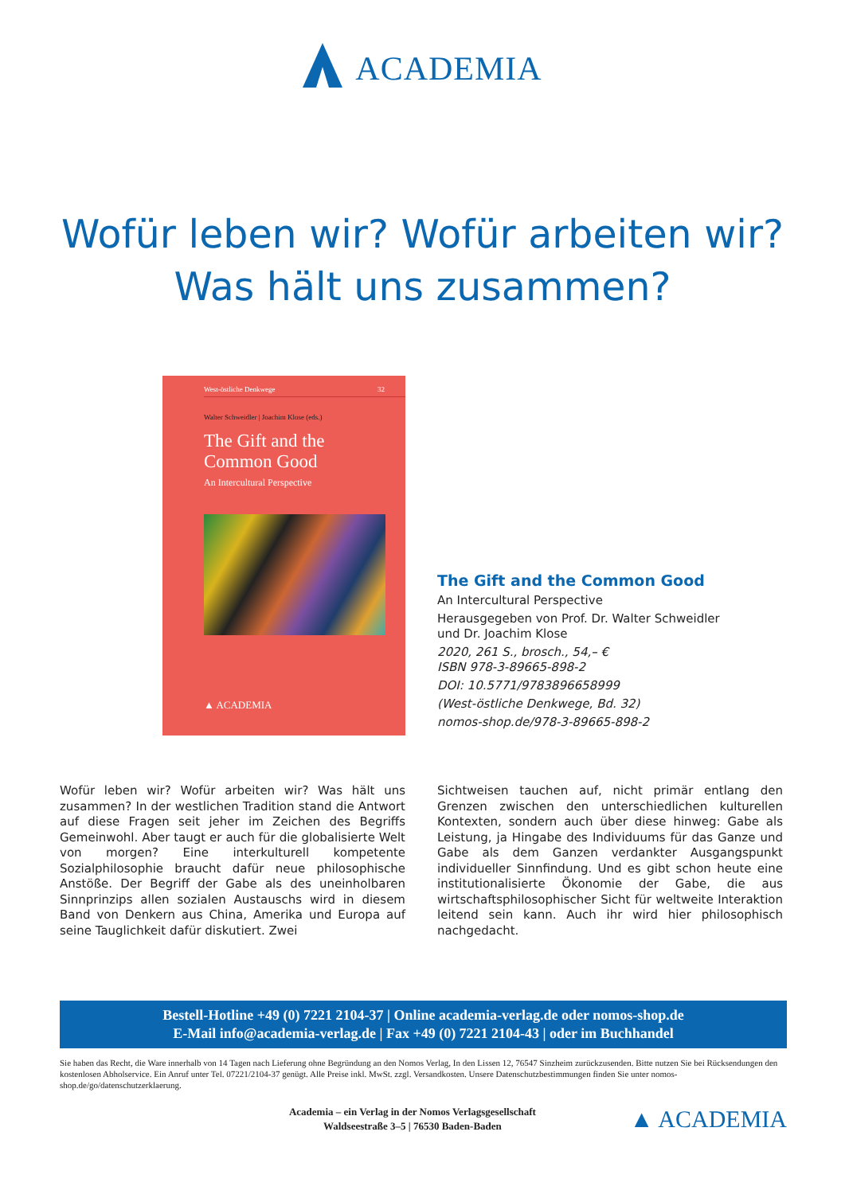ACADEMIA
Wofür leben wir? Wofür arbeiten wir?
Was hält uns zusammen?
West-östliche Denkwege 32
Walter Schweidler | Joachim Klose (eds.)
The Gift and the
Common Good
An Intercultural Perspective
▲ ACADEMIA
The Gift and the Common Good
An Intercultural Perspective
Herausgegeben von Prof. Dr. Walter Schweidler
und Dr. Joachim Klose
2020, 261 S., brosch., 54,– €
ISBN 978-3-89665-898-2
DOI: 10.5771/9783896658999
(West-östliche Denkwege, Bd. 32)
nomos-shop.de/978-3-89665-898-2
Wofür leben wir? Wofür arbeiten wir? Was hält uns zusammen? In der westlichen Tradition stand die Antwort auf diese Fragen seit jeher im Zeichen des Begriffs Gemeinwohl. Aber taugt er auch für die globalisierte Welt von morgen? Eine interkulturell kompetente Sozialphilosophie braucht dafür neue philosophische Anstöße. Der Begriff der Gabe als des uneinholbaren Sinnprinzips allen sozialen Austauschs wird in diesem Band von Denkern aus China, Amerika und Europa auf seine Tauglichkeit dafür diskutiert. Zwei
Sichtweisen tauchen auf, nicht primär entlang den Grenzen zwischen den unterschiedlichen kulturellen Kontexten, sondern auch über diese hinweg: Gabe als Leistung, ja Hingabe des Individuums für das Ganze und Gabe als dem Ganzen verdankter Ausgangspunkt individueller Sinnfindung. Und es gibt schon heute eine institutionalisierte Ökonomie der Gabe, die aus wirtschaftsphilosophischer Sicht für weltweite Interaktion leitend sein kann. Auch ihr wird hier philosophisch nachgedacht.
Bestell-Hotline +49 (0) 7221 2104-37 | Online academia-verlag.de oder nomos-shop.de
E-Mail info@academia-verlag.de | Fax +49 (0) 7221 2104-43 | oder im Buchhandel
Sie haben das Recht, die Ware innerhalb von 14 Tagen nach Lieferung ohne Begründung an den Nomos Verlag, In den Lissen 12, 76547 Sinzheim zurückzusenden. Bitte nutzen Sie bei Rücksendungen den kostenlosen Abholservice. Ein Anruf unter Tel. 07221/2104-37 genügt. Alle Preise inkl. MwSt. zzgl. Versandkosten. Unsere Datenschutzbestimmungen finden Sie unter nomos-shop.de/go/datenschutzerklaerung.
Academia – ein Verlag in der Nomos Verlagsgesellschaft
Waldseestraße 3–5 | 76530 Baden-Baden
▲ ACADEMIA